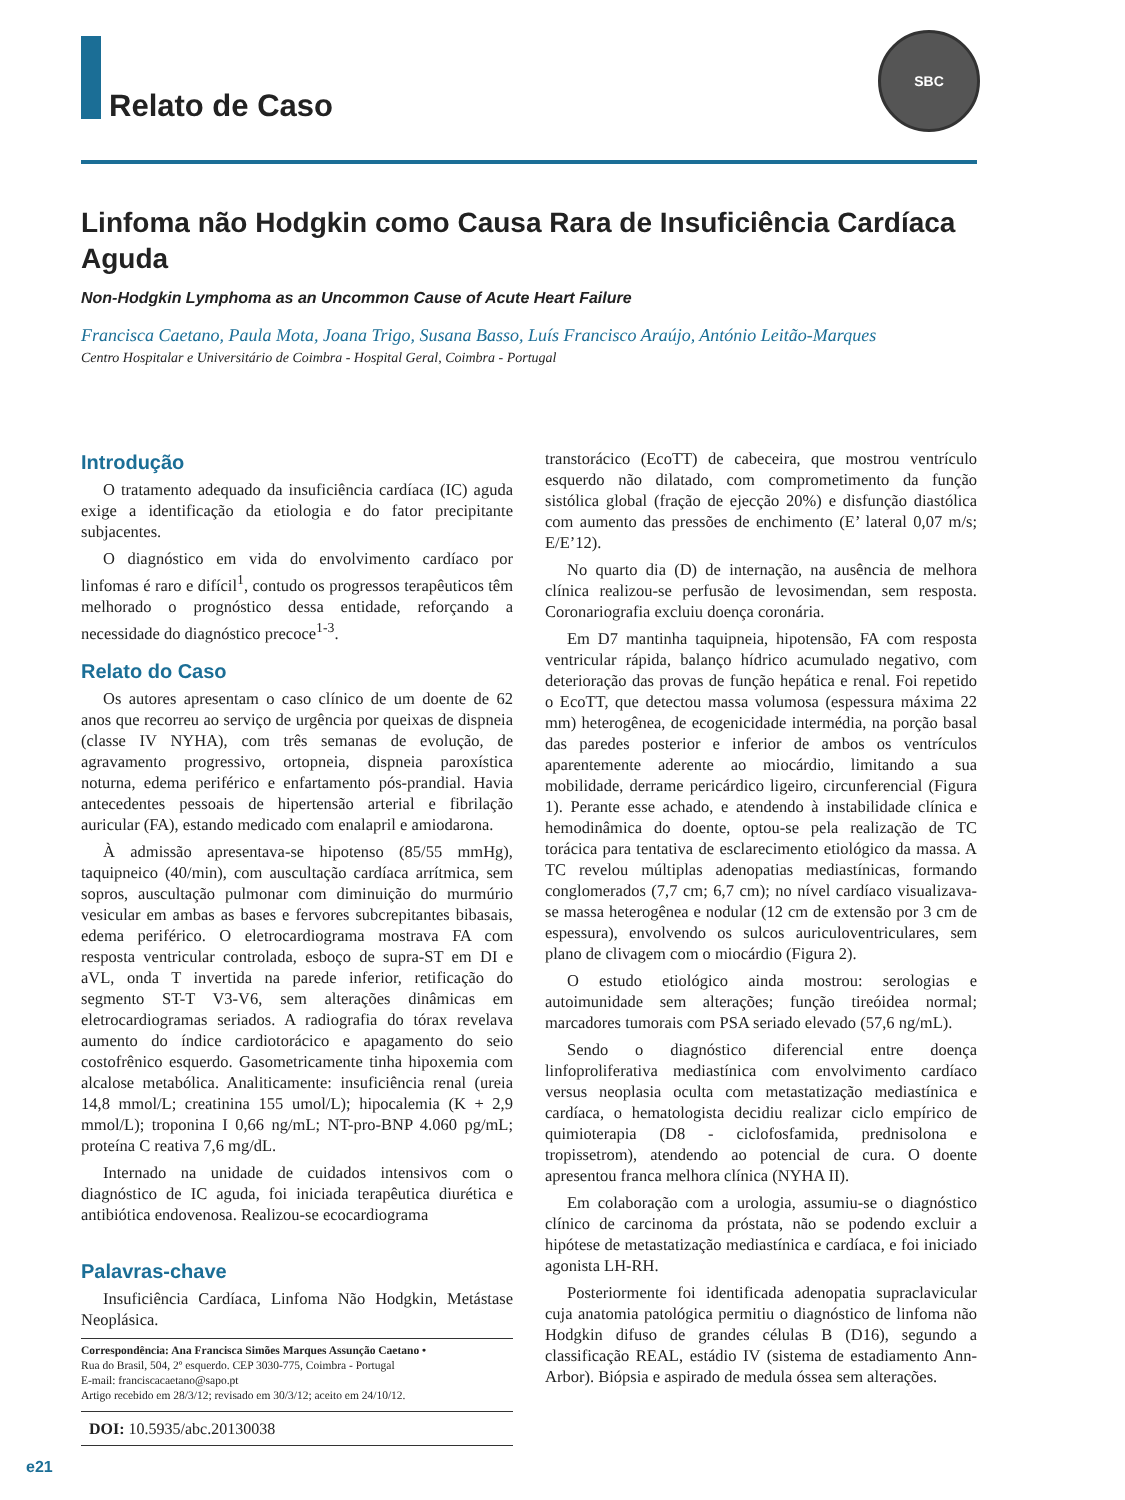Relato de Caso
SBC
Linfoma não Hodgkin como Causa Rara de Insuficiência Cardíaca Aguda
Non-Hodgkin Lymphoma as an Uncommon Cause of Acute Heart Failure
Francisca Caetano, Paula Mota, Joana Trigo, Susana Basso, Luís Francisco Araújo, António Leitão-Marques
Centro Hospitalar e Universitário de Coimbra - Hospital Geral, Coimbra - Portugal
Introdução
O tratamento adequado da insuficiência cardíaca (IC) aguda exige a identificação da etiologia e do fator precipitante subjacentes.
O diagnóstico em vida do envolvimento cardíaco por linfomas é raro e difícil<sup>1</sup>, contudo os progressos terapêuticos têm melhorado o prognóstico dessa entidade, reforçando a necessidade do diagnóstico precoce<sup>1-3</sup>.
Relato do Caso
Os autores apresentam o caso clínico de um doente de 62 anos que recorreu ao serviço de urgência por queixas de dispneia (classe IV NYHA), com três semanas de evolução, de agravamento progressivo, ortopneia, dispneia paroxística noturna, edema periférico e enfartamento pós-prandial. Havia antecedentes pessoais de hipertensão arterial e fibrilação auricular (FA), estando medicado com enalapril e amiodarona.
À admissão apresentava-se hipotenso (85/55 mmHg), taquipneico (40/min), com auscultação cardíaca arrítmica, sem sopros, auscultação pulmonar com diminuição do murmúrio vesicular em ambas as bases e fervores subcrepitantes bibasais, edema periférico. O eletrocardiograma mostrava FA com resposta ventricular controlada, esboço de supra-ST em DI e aVL, onda T invertida na parede inferior, retificação do segmento ST-T V3-V6, sem alterações dinâmicas em eletrocardiogramas seriados. A radiografia do tórax revelava aumento do índice cardiotorácico e apagamento do seio costofrênico esquerdo. Gasometricamente tinha hipoxemia com alcalose metabólica. Analiticamente: insuficiência renal (ureia 14,8 mmol/L; creatinina 155 umol/L); hipocalemia (K + 2,9 mmol/L); troponina I 0,66 ng/mL; NT-pro-BNP 4.060 pg/mL; proteína C reativa 7,6 mg/dL.
Internado na unidade de cuidados intensivos com o diagnóstico de IC aguda, foi iniciada terapêutica diurética e antibiótica endovenosa. Realizou-se ecocardiograma
Palavras-chave
Insuficiência Cardíaca, Linfoma Não Hodgkin, Metástase Neoplásica.
Correspondência: Ana Francisca Simões Marques Assunção Caetano •
Rua do Brasil, 504, 2º esquerdo. CEP 3030-775, Coimbra - Portugal
E-mail: franciscacaetano@sapo.pt
Artigo recebido em 28/3/12; revisado em 30/3/12; aceito em 24/10/12.
DOI: 10.5935/abc.20130038
transtorácico (EcoTT) de cabeceira, que mostrou ventrículo esquerdo não dilatado, com comprometimento da função sistólica global (fração de ejecção 20%) e disfunção diastólica com aumento das pressões de enchimento (E’ lateral 0,07 m/s; E/E’12).
No quarto dia (D) de internação, na ausência de melhora clínica realizou-se perfusão de levosimendan, sem resposta. Coronariografia excluiu doença coronária.
Em D7 mantinha taquipneia, hipotensão, FA com resposta ventricular rápida, balanço hídrico acumulado negativo, com deterioração das provas de função hepática e renal. Foi repetido o EcoTT, que detectou massa volumosa (espessura máxima 22 mm) heterogênea, de ecogenicidade intermédia, na porção basal das paredes posterior e inferior de ambos os ventrículos aparentemente aderente ao miocárdio, limitando a sua mobilidade, derrame pericárdico ligeiro, circunferencial (Figura 1). Perante esse achado, e atendendo à instabilidade clínica e hemodinâmica do doente, optou-se pela realização de TC torácica para tentativa de esclarecimento etiológico da massa. A TC revelou múltiplas adenopatias mediastínicas, formando conglomerados (7,7 cm; 6,7 cm); no nível cardíaco visualizava-se massa heterogênea e nodular (12 cm de extensão por 3 cm de espessura), envolvendo os sulcos auriculoventriculares, sem plano de clivagem com o miocárdio (Figura 2).
O estudo etiológico ainda mostrou: serologias e autoimunidade sem alterações; função tireóidea normal; marcadores tumorais com PSA seriado elevado (57,6 ng/mL).
Sendo o diagnóstico diferencial entre doença linfoproliferativa mediastínica com envolvimento cardíaco versus neoplasia oculta com metastatização mediastínica e cardíaca, o hematologista decidiu realizar ciclo empírico de quimioterapia (D8 - ciclofosfamida, prednisolona e tropissetrom), atendendo ao potencial de cura. O doente apresentou franca melhora clínica (NYHA II).
Em colaboração com a urologia, assumiu-se o diagnóstico clínico de carcinoma da próstata, não se podendo excluir a hipótese de metastatização mediastínica e cardíaca, e foi iniciado agonista LH-RH.
Posteriormente foi identificada adenopatia supraclavicular cuja anatomia patológica permitiu o diagnóstico de linfoma não Hodgkin difuso de grandes células B (D16), segundo a classificação REAL, estádio IV (sistema de estadiamento Ann-Arbor). Biópsia e aspirado de medula óssea sem alterações.
e21